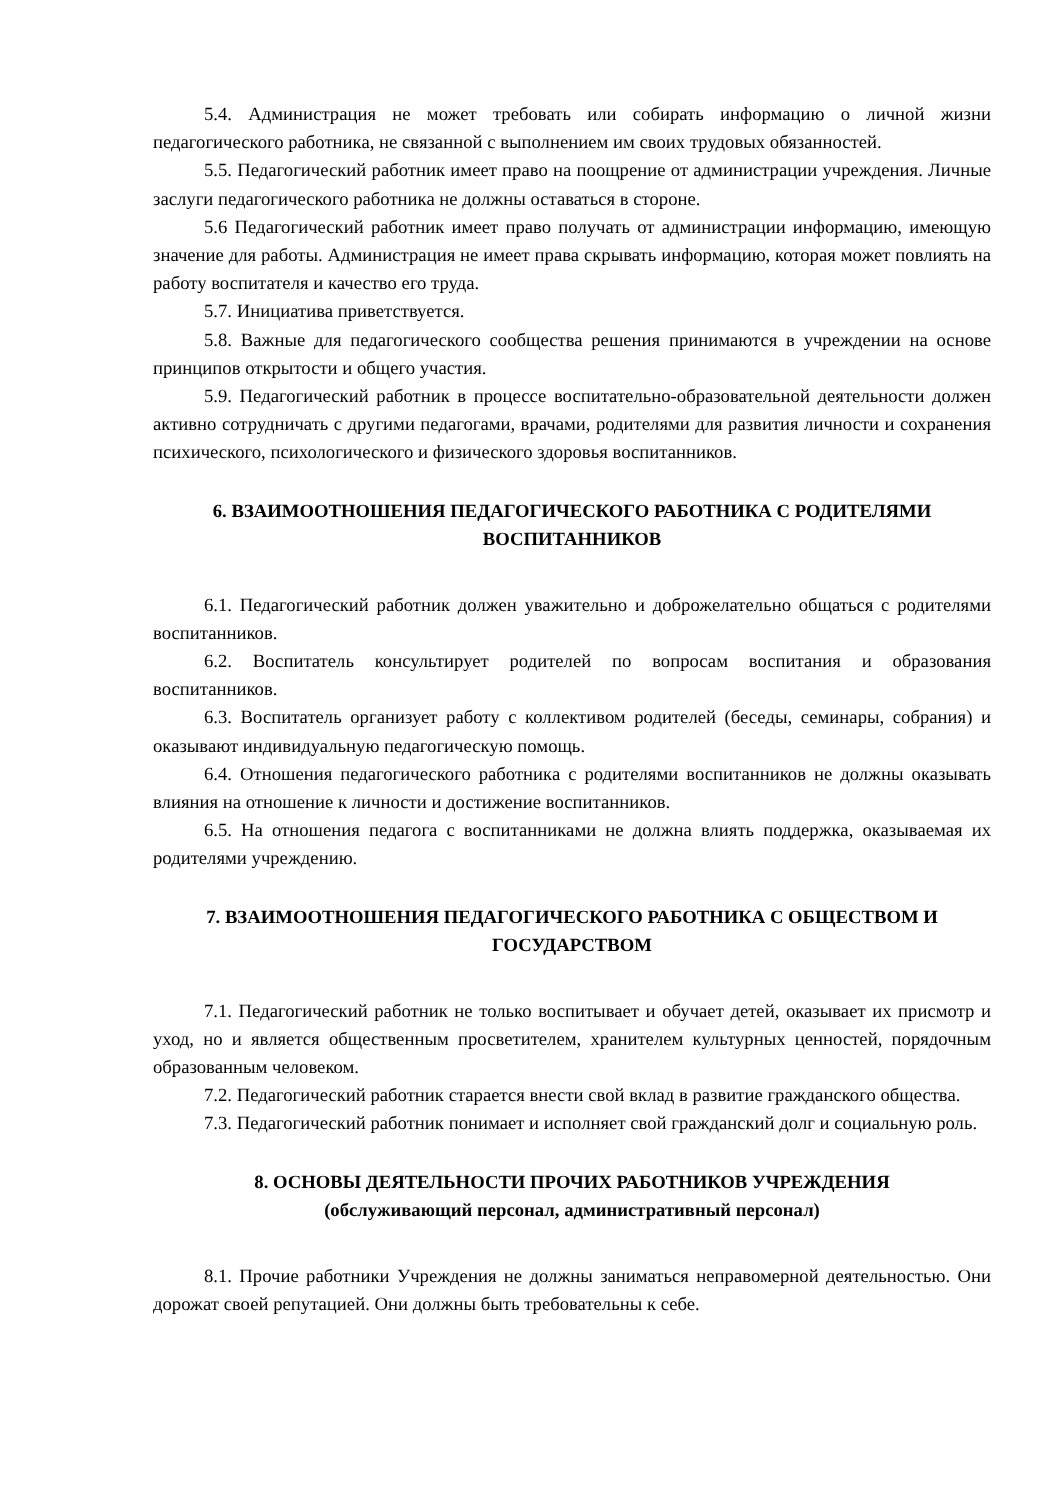5.4. Администрация не может требовать или собирать информацию о личной жизни педагогического работника, не связанной с выполнением им своих трудовых обязанностей.
5.5. Педагогический работник имеет право на поощрение от администрации учреждения. Личные заслуги педагогического работника не должны оставаться в стороне.
5.6 Педагогический работник имеет право получать от администрации информацию, имеющую значение для работы. Администрация не имеет права скрывать информацию, которая может повлиять на работу воспитателя и качество его труда.
5.7. Инициатива приветствуется.
5.8. Важные для педагогического сообщества решения принимаются в учреждении на основе принципов открытости и общего участия.
5.9. Педагогический работник в процессе воспитательно-образовательной деятельности должен активно сотрудничать с другими педагогами, врачами, родителями для развития личности и сохранения психического, психологического и физического здоровья воспитанников.
6. ВЗАИМООТНОШЕНИЯ ПЕДАГОГИЧЕСКОГО РАБОТНИКА С РОДИТЕЛЯМИ ВОСПИТАННИКОВ
6.1. Педагогический работник должен уважительно и доброжелательно общаться с родителями воспитанников.
6.2. Воспитатель консультирует родителей по вопросам воспитания и образования воспитанников.
6.3. Воспитатель организует работу с коллективом родителей (беседы, семинары, собрания) и оказывают индивидуальную педагогическую помощь.
6.4. Отношения педагогического работника с родителями воспитанников не должны оказывать влияния на отношение к личности и достижение воспитанников.
6.5. На отношения педагога с воспитанниками не должна влиять поддержка, оказываемая их родителями учреждению.
7. ВЗАИМООТНОШЕНИЯ ПЕДАГОГИЧЕСКОГО РАБОТНИКА С ОБЩЕСТВОМ И ГОСУДАРСТВОМ
7.1. Педагогический работник не только воспитывает и обучает детей, оказывает их присмотр и уход, но и является общественным просветителем, хранителем культурных ценностей, порядочным образованным человеком.
7.2. Педагогический работник старается внести свой вклад в развитие гражданского общества.
7.3. Педагогический работник понимает и исполняет свой гражданский долг и социальную роль.
8. ОСНОВЫ ДЕЯТЕЛЬНОСТИ ПРОЧИХ РАБОТНИКОВ УЧРЕЖДЕНИЯ
(обслуживающий персонал, административный персонал)
8.1. Прочие работники Учреждения не должны заниматься неправомерной деятельностью. Они дорожат своей репутацией. Они должны быть требовательны к себе.